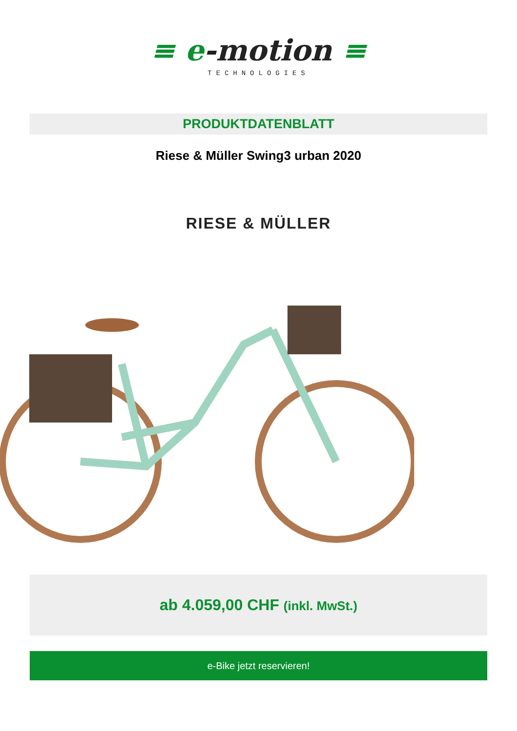≡ e-motion ≡
TECHNOLOGIES
PRODUKTDATENBLATT
Riese & Müller Swing3 urban 2020
RIESE & MÜLLER
ab 4.059,00 CHF (inkl. MwSt.)
e-Bike jetzt reservieren!